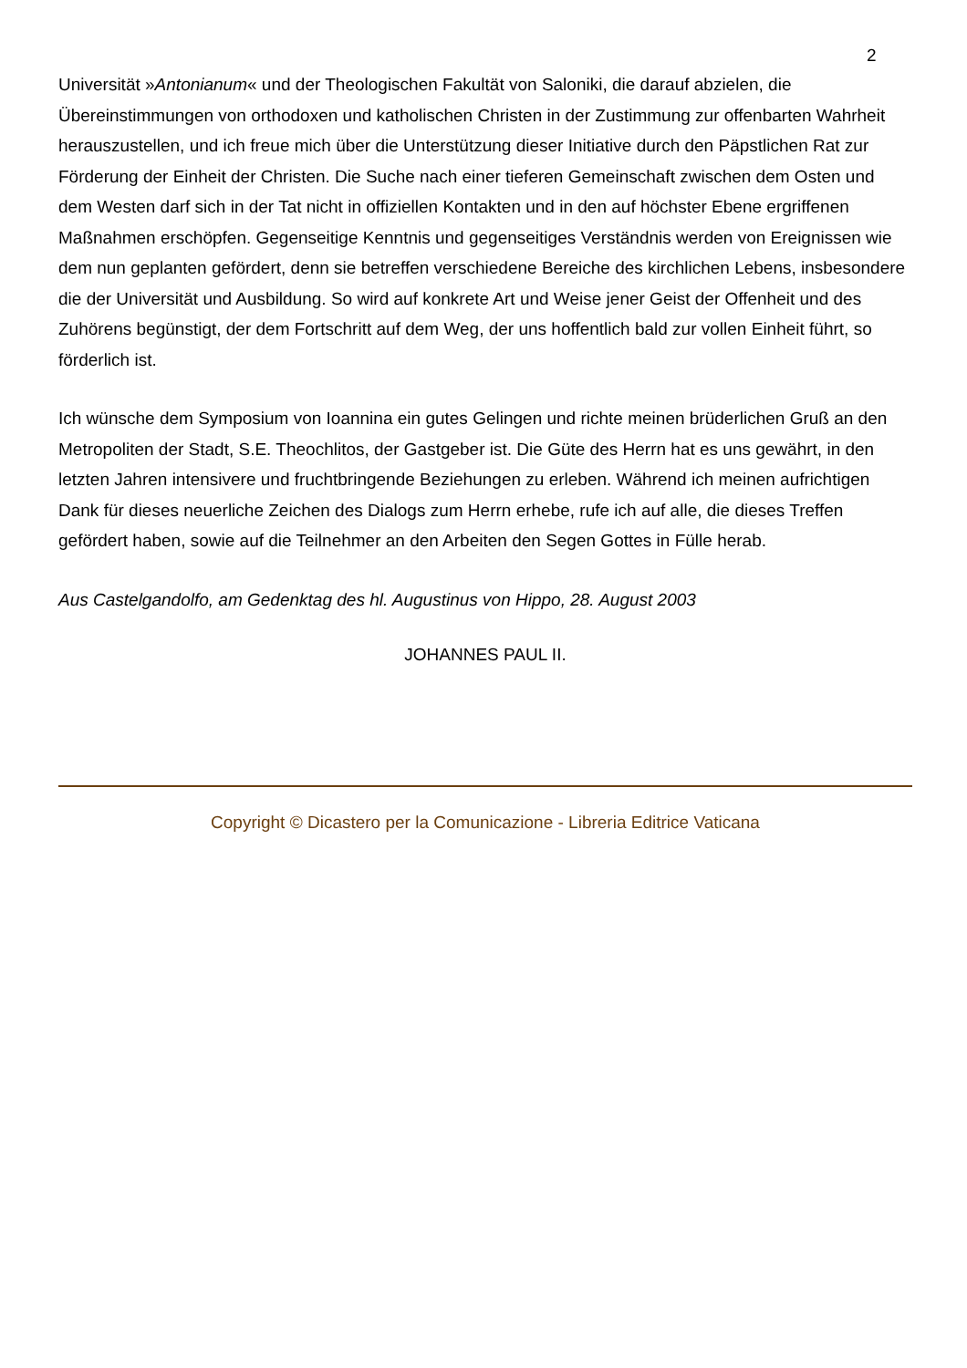2
Universität »Antonianum« und der Theologischen Fakultät von Saloniki, die darauf abzielen, die Übereinstimmungen von orthodoxen und katholischen Christen in der Zustimmung zur offenbarten Wahrheit herauszustellen, und ich freue mich über die Unterstützung dieser Initiative durch den Päpstlichen Rat zur Förderung der Einheit der Christen. Die Suche nach einer tieferen Gemeinschaft zwischen dem Osten und dem Westen darf sich in der Tat nicht in offiziellen Kontakten und in den auf höchster Ebene ergriffenen Maßnahmen erschöpfen. Gegenseitige Kenntnis und gegenseitiges Verständnis werden von Ereignissen wie dem nun geplanten gefördert, denn sie betreffen verschiedene Bereiche des kirchlichen Lebens, insbesondere die der Universität und Ausbildung. So wird auf konkrete Art und Weise jener Geist der Offenheit und des Zuhörens begünstigt, der dem Fortschritt auf dem Weg, der uns hoffentlich bald zur vollen Einheit führt, so förderlich ist.
Ich wünsche dem Symposium von Ioannina ein gutes Gelingen und richte meinen brüderlichen Gruß an den Metropoliten der Stadt, S.E. Theochlitos, der Gastgeber ist. Die Güte des Herrn hat es uns gewährt, in den letzten Jahren intensivere und fruchtbringende Beziehungen zu erleben. Während ich meinen aufrichtigen Dank für dieses neuerliche Zeichen des Dialogs zum Herrn erhebe, rufe ich auf alle, die dieses Treffen gefördert haben, sowie auf die Teilnehmer an den Arbeiten den Segen Gottes in Fülle herab.
Aus Castelgandolfo, am Gedenktag des hl. Augustinus von Hippo, 28. August 2003
JOHANNES PAUL II.
Copyright © Dicastero per la Comunicazione - Libreria Editrice Vaticana